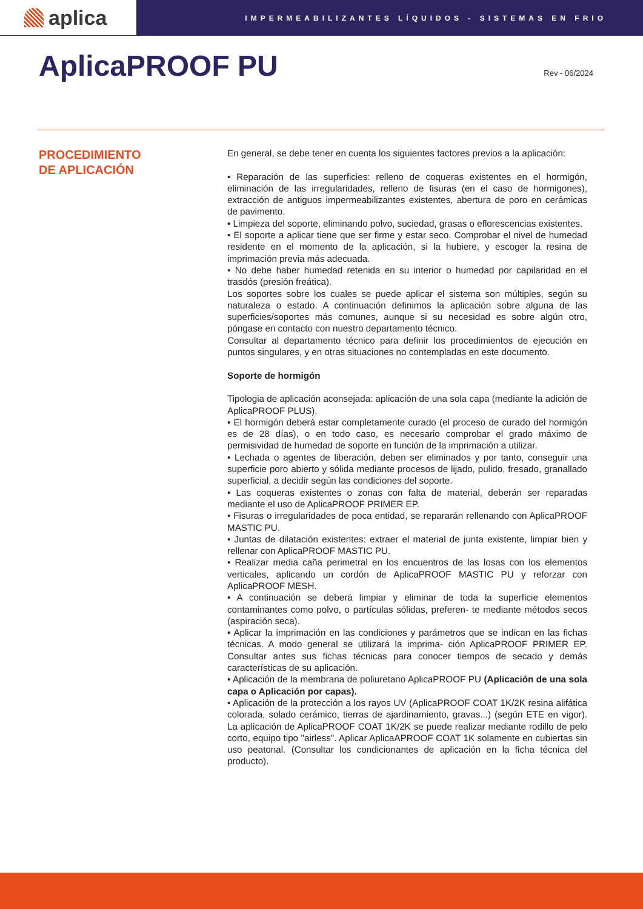aplica
IMPERMEABILIZANTES LÍQUIDOS - SISTEMAS EN FRIO
AplicaPROOF PU
Rev - 06/2024
PROCEDIMIENTO
DE APLICACIÓN
En general, se debe tener en cuenta los siguientes factores previos a la aplicación:
• Reparación de las superficies: relleno de coqueras existentes en el hormigón, eliminación de las irregularidades, relleno de fisuras (en el caso de hormigones), extracción de antiguos impermeabilizantes existentes, abertura de poro en cerámicas de pavimento.
• Limpieza del soporte, eliminando polvo, suciedad, grasas o eflorescencias existentes.
• El soporte a aplicar tiene que ser firme y estar seco. Comprobar el nivel de humedad residente en el momento de la aplicación, si la hubiere, y escoger la resina de imprimación previa más adecuada.
• No debe haber humedad retenida en su interior o humedad por capilaridad en el trasdós (presión freática).
Los soportes sobre los cuales se puede aplicar el sistema son múltiples, según su naturaleza o estado. A continuación definimos la aplicación sobre alguna de las superficies/soportes más comunes, aunque si su necesidad es sobre algún otro, póngase en contacto con nuestro departamento técnico.
Consultar al departamento técnico para definir los procedimientos de ejecución en puntos singulares, y en otras situaciones no contempladas en este documento.
Soporte de hormigón
Tipologia de aplicación aconsejada: aplicación de una sola capa (mediante la adición de AplicaPROOF PLUS).
• El hormigón deberá estar completamente curado (el proceso de curado del hormigón es de 28 días), o en todo caso, es necesario comprobar el grado máximo de permisividad de humedad de soporte en función de la imprimación a utilizar.
• Lechada o agentes de liberación, deben ser eliminados y por tanto, conseguir una superficie poro abierto y sólida mediante procesos de lijado, pulido, fresado, granallado superficial, a decidir según las condiciones del soporte.
• Las coqueras existentes o zonas con falta de material, deberán ser reparadas mediante el uso de AplicaPROOF PRIMER EP.
• Fisuras o irregularidades de poca entidad, se repararán rellenando con AplicaPROOF MASTIC PU.
• Juntas de dilatación existentes: extraer el material de junta existente, limpiar bien y rellenar con AplicaPROOF MASTIC PU.
• Realizar media caña perimetral en los encuentros de las losas con los elementos verticales, aplicando un cordón de AplicaPROOF MASTIC PU y reforzar con AplicaPROOF MESH.
• A continuación se deberá limpiar y eliminar de toda la superficie elementos contaminantes como polvo, o partículas sólidas, preferen- te mediante métodos secos (aspiración seca).
• Aplicar la imprimación en las condiciones y parámetros que se indican en las fichas técnicas. A modo general se utilizará la imprima- ción AplicaPROOF PRIMER EP. Consultar antes sus fichas técnicas para conocer tiempos de secado y demás características de su aplicación.
• Aplicación de la membrana de poliuretano AplicaPROOF PU (Aplicación de una sola capa o Aplicación por capas).
• Aplicación de la protección a los rayos UV (AplicaPROOF COAT 1K/2K resina alifática colorada, solado cerámico, tierras de ajardinamiento, gravas...) (según ETE en vigor). La aplicación de AplicaPROOF COAT 1K/2K se puede realizar mediante rodillo de pelo corto, equipo tipo "airless". Aplicar AplicaAPROOF COAT 1K solamente en cubiertas sin uso peatonal. (Consultar los condicionantes de aplicación en la ficha técnica del producto).